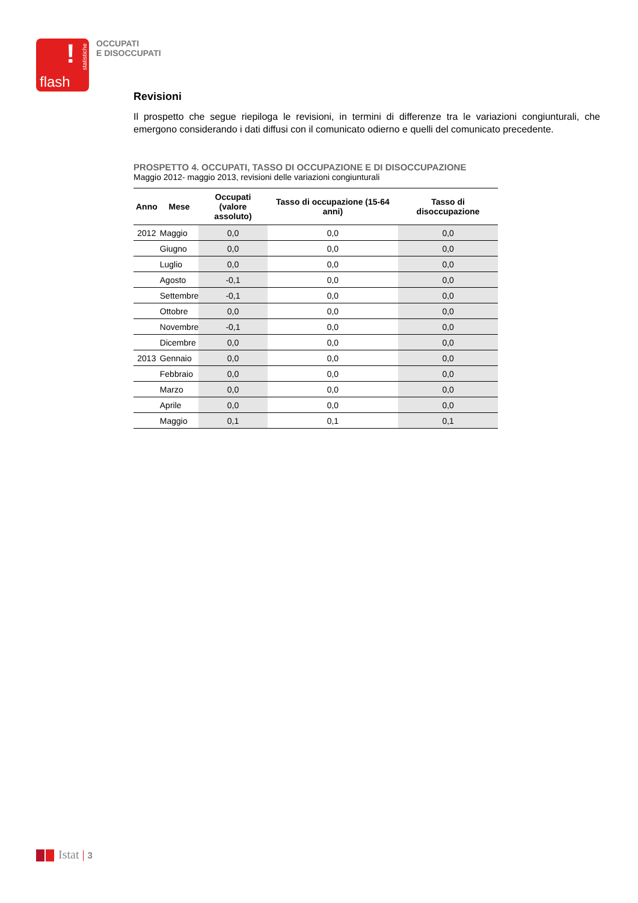!
statistiche
flash
OCCUPATI
E DISOCCUPATI
Revisioni
Il prospetto che segue riepiloga le revisioni, in termini di differenze tra le variazioni congiunturali, che emergono considerando i dati diffusi con il comunicato odierno e quelli del comunicato precedente.
PROSPETTO 4. OCCUPATI, TASSO DI OCCUPAZIONE E DI DISOCCUPAZIONE
Maggio 2012- maggio 2013, revisioni delle variazioni congiunturali
| Anno | Mese | Occupati (valore assoluto) | Tasso di occupazione (15-64 anni) | Tasso di disoccupazione |
| --- | --- | --- | --- | --- |
| 2012 | Maggio | 0,0 | 0,0 | 0,0 |
| | Giugno | 0,0 | 0,0 | 0,0 |
| | Luglio | 0,0 | 0,0 | 0,0 |
| | Agosto | -0,1 | 0,0 | 0,0 |
| | Settembre | -0,1 | 0,0 | 0,0 |
| | Ottobre | 0,0 | 0,0 | 0,0 |
| | Novembre | -0,1 | 0,0 | 0,0 |
| | Dicembre | 0,0 | 0,0 | 0,0 |
| 2013 | Gennaio | 0,0 | 0,0 | 0,0 |
| | Febbraio | 0,0 | 0,0 | 0,0 |
| | Marzo | 0,0 | 0,0 | 0,0 |
| | Aprile | 0,0 | 0,0 | 0,0 |
| | Maggio | 0,1 | 0,1 | 0,1 |
Istat | 3